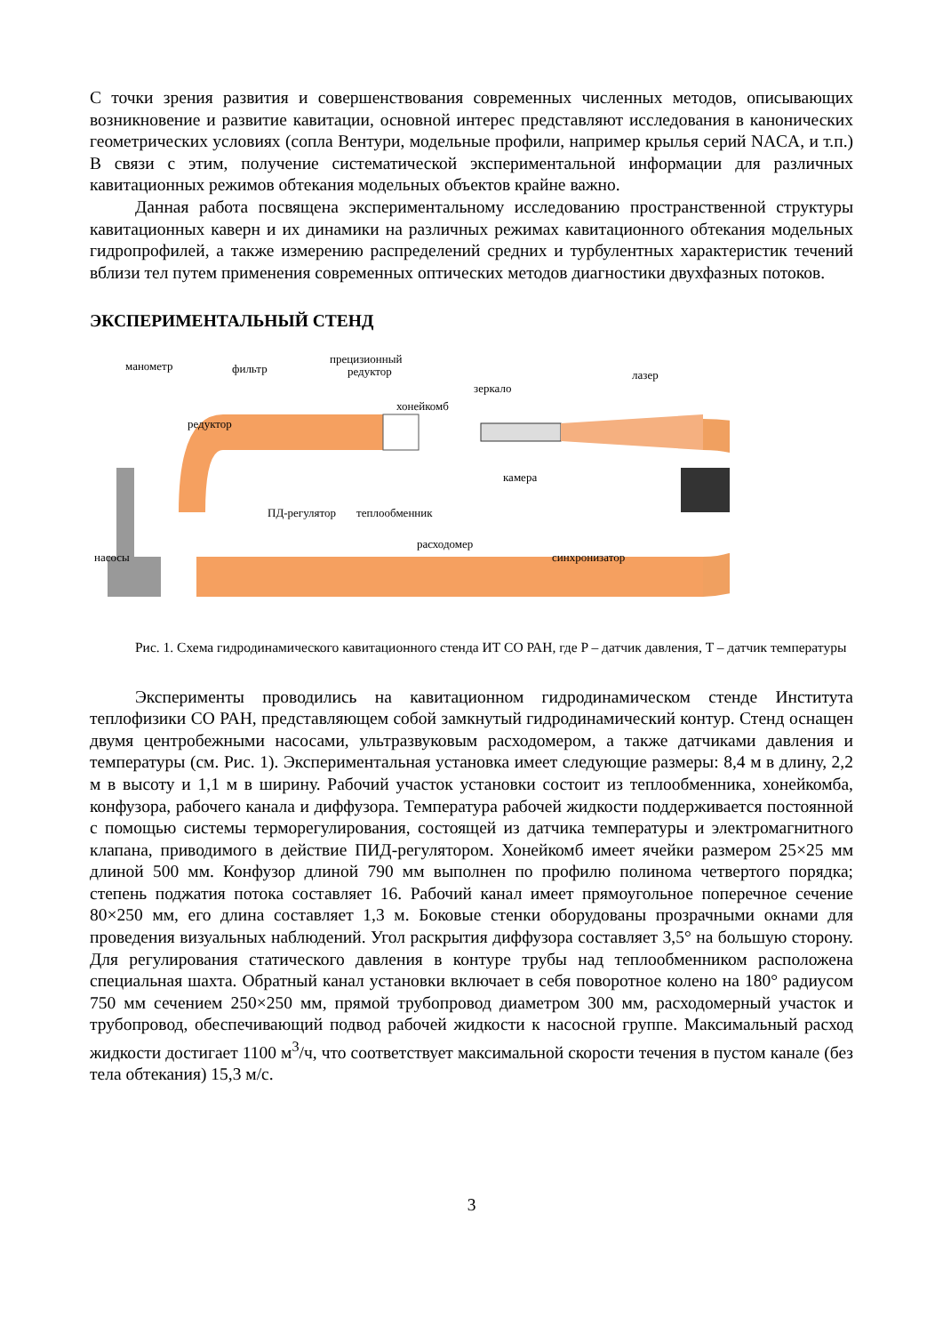С точки зрения развития и совершенствования современных численных методов, описывающих возникновение и развитие кавитации, основной интерес представляют исследования в канонических геометрических условиях (сопла Вентури, модельные профили, например крылья серий NACA, и т.п.) В связи с этим, получение систематической экспериментальной информации для различных кавитационных режимов обтекания модельных объектов крайне важно.
Данная работа посвящена экспериментальному исследованию пространственной структуры кавитационных каверн и их динамики на различных режимах кавитационного обтекания модельных гидропрофилей, а также измерению распределений средних и турбулентных характеристик течений вблизи тел путем применения современных оптических методов диагностики двухфазных потоков.
ЭКСПЕРИМЕНТАЛЬНЫЙ СТЕНД
манометр
фильтр
прецизионный
редуктор
зеркало
лазер
хонейкомб
редуктор
камера
ПД-регулятор
теплообменник
расходомер
синхронизатор
насосы
Рис. 1. Схема гидродинамического кавитационного стенда ИТ СО РАН, где P – датчик давления, T – датчик температуры
Эксперименты проводились на кавитационном гидродинамическом стенде Института теплофизики СО РАН, представляющем собой замкнутый гидродинамический контур. Стенд оснащен двумя центробежными насосами, ультразвуковым расходомером, а также датчиками давления и температуры (см. Рис. 1). Экспериментальная установка имеет следующие размеры: 8,4 м в длину, 2,2 м в высоту и 1,1 м в ширину. Рабочий участок установки состоит из теплообменника, хонейкомба, конфузора, рабочего канала и диффузора. Температура рабочей жидкости поддерживается постоянной с помощью системы терморегулирования, состоящей из датчика температуры и электромагнитного клапана, приводимого в действие ПИД-регулятором. Хонейкомб имеет ячейки размером 25×25 мм длиной 500 мм. Конфузор длиной 790 мм выполнен по профилю полинома четвертого порядка; степень поджатия потока составляет 16. Рабочий канал имеет прямоугольное поперечное сечение 80×250 мм, его длина составляет 1,3 м. Боковые стенки оборудованы прозрачными окнами для проведения визуальных наблюдений. Угол раскрытия диффузора составляет 3,5° на большую сторону. Для регулирования статического давления в контуре трубы над теплообменником расположена специальная шахта. Обратный канал установки включает в себя поворотное колено на 180° радиусом 750 мм сечением 250×250 мм, прямой трубопровод диаметром 300 мм, расходомерный участок и трубопровод, обеспечивающий подвод рабочей жидкости к насосной группе. Максимальный расход жидкости достигает 1100 м<sup>3</sup>/ч, что соответствует максимальной скорости течения в пустом канале (без тела обтекания) 15,3 м/с.
3